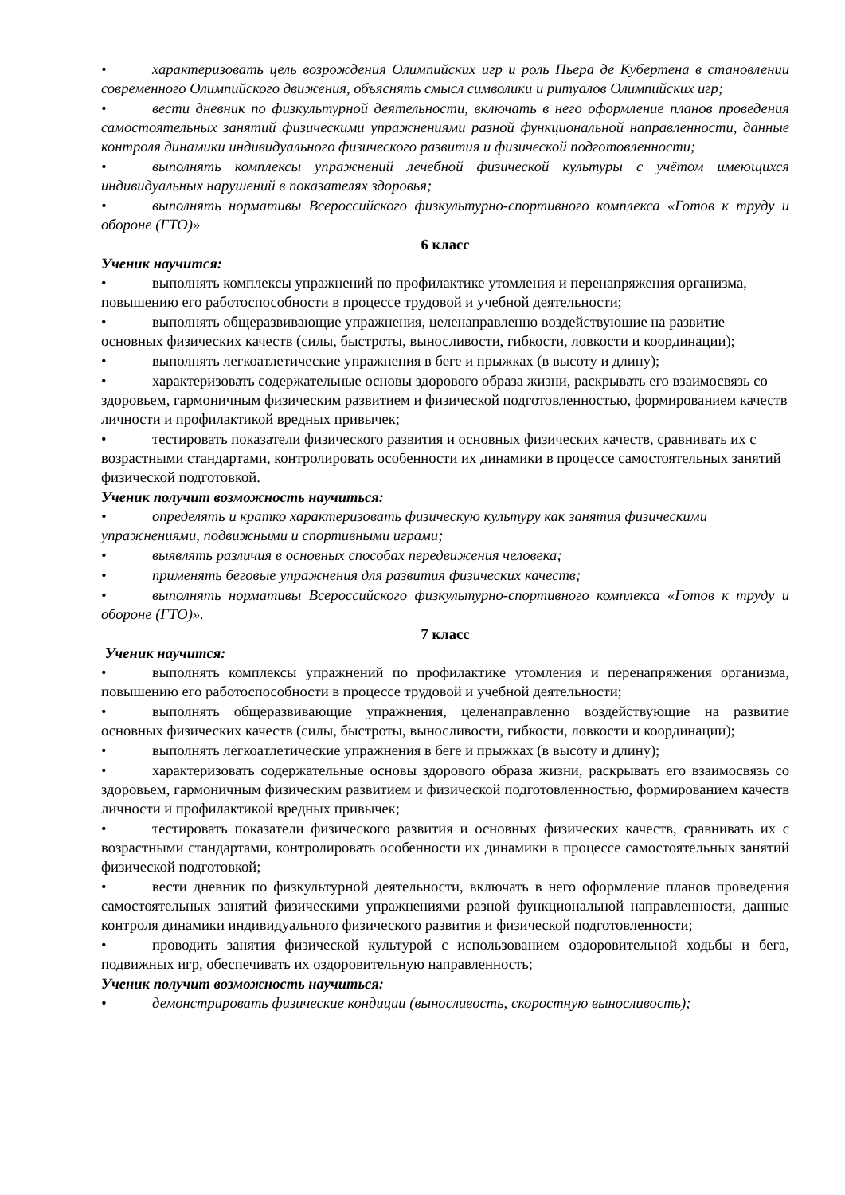• характеризовать цель возрождения Олимпийских игр и роль Пьера де Кубертена в становлении современного Олимпийского движения, объяснять смысл символики и ритуалов Олимпийских игр;
• вести дневник по физкультурной деятельности, включать в него оформление планов проведения самостоятельных занятий физическими упражнениями разной функциональной направленности, данные контроля динамики индивидуального физического развития и физической подготовленности;
• выполнять комплексы упражнений лечебной физической культуры с учётом имеющихся индивидуальных нарушений в показателях здоровья;
• выполнять нормативы Всероссийского физкультурно-спортивного комплекса «Готов к труду и обороне (ГТО)»
6 класс
Ученик научится:
• выполнять комплексы упражнений по профилактике утомления и перенапряжения организма, повышению его работоспособности в процессе трудовой и учебной деятельности;
• выполнять общеразвивающие упражнения, целенаправленно воздействующие на развитие основных физических качеств (силы, быстроты, выносливости, гибкости, ловкости и координации);
• выполнять легкоатлетические упражнения в беге и прыжках (в высоту и длину);
• характеризовать содержательные основы здорового образа жизни, раскрывать его взаимосвязь со здоровьем, гармоничным физическим развитием и физической подготовленностью, формированием качеств личности и профилактикой вредных привычек;
• тестировать показатели физического развития и основных физических качеств, сравнивать их с возрастными стандартами, контролировать особенности их динамики в процессе самостоятельных занятий физической подготовкой.
Ученик получит возможность научиться:
• определять и кратко характеризовать физическую культуру как занятия физическими упражнениями, подвижными и спортивными играми;
• выявлять различия в основных способах передвижения человека;
• применять беговые упражнения для развития физических качеств;
• выполнять нормативы Всероссийского физкультурно-спортивного комплекса «Готов к труду и обороне (ГТО)».
7 класс
Ученик научится:
• выполнять комплексы упражнений по профилактике утомления и перенапряжения организма, повышению его работоспособности в процессе трудовой и учебной деятельности;
• выполнять общеразвивающие упражнения, целенаправленно воздействующие на развитие основных физических качеств (силы, быстроты, выносливости, гибкости, ловкости и координации);
• выполнять легкоатлетические упражнения в беге и прыжках (в высоту и длину);
• характеризовать содержательные основы здорового образа жизни, раскрывать его взаимосвязь со здоровьем, гармоничным физическим развитием и физической подготовленностью, формированием качеств личности и профилактикой вредных привычек;
• тестировать показатели физического развития и основных физических качеств, сравнивать их с возрастными стандартами, контролировать особенности их динамики в процессе самостоятельных занятий физической подготовкой;
• вести дневник по физкультурной деятельности, включать в него оформление планов проведения самостоятельных занятий физическими упражнениями разной функциональной направленности, данные контроля динамики индивидуального физического развития и физической подготовленности;
• проводить занятия физической культурой с использованием оздоровительной ходьбы и бега, подвижных игр, обеспечивать их оздоровительную направленность;
Ученик получит возможность научиться:
• демонстрировать физические кондиции (выносливость, скоростную выносливость);